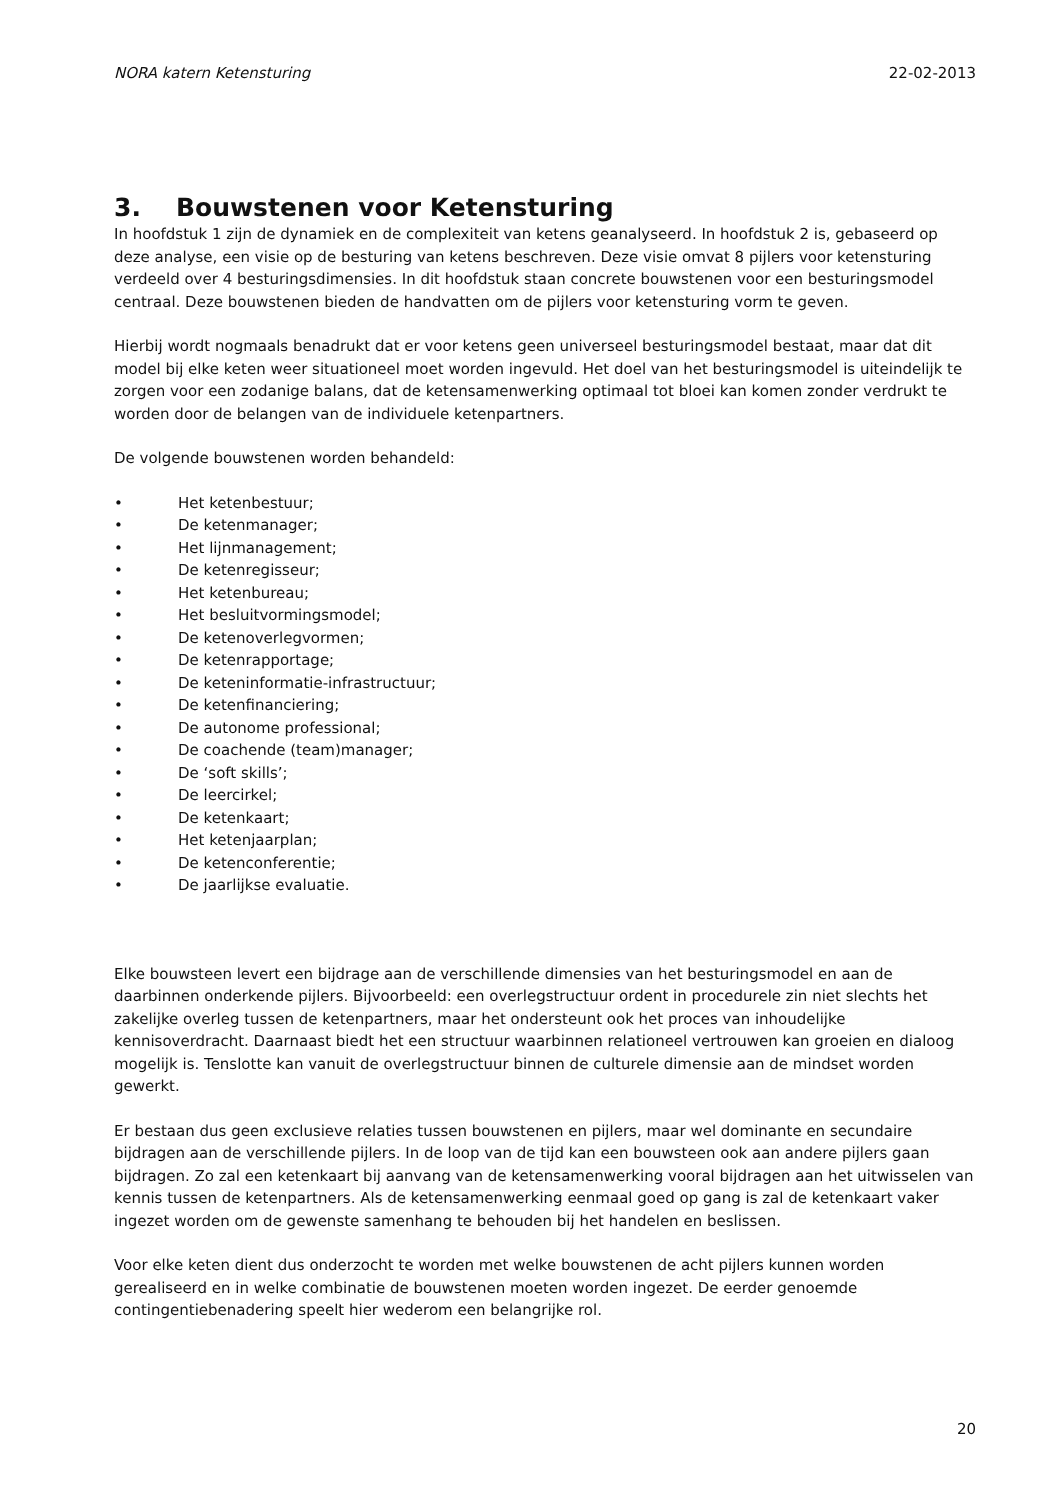NORA katern Ketensturing 22-02-2013
3. Bouwstenen voor Ketensturing
In hoofdstuk 1 zijn de dynamiek en de complexiteit van ketens geanalyseerd. In hoofdstuk 2 is, gebaseerd op deze analyse, een visie op de besturing van ketens beschreven. Deze visie omvat 8 pijlers voor ketensturing verdeeld over 4 besturingsdimensies. In dit hoofdstuk staan concrete bouwstenen voor een besturingsmodel centraal. Deze bouwstenen bieden de handvatten om de pijlers voor ketensturing vorm te geven.
Hierbij wordt nogmaals benadrukt dat er voor ketens geen universeel besturingsmodel bestaat, maar dat dit model bij elke keten weer situationeel moet worden ingevuld. Het doel van het besturingsmodel is uiteindelijk te zorgen voor een zodanige balans, dat de ketensamenwerking optimaal tot bloei kan komen zonder verdrukt te worden door de belangen van de individuele ketenpartners.
De volgende bouwstenen worden behandeld:
• Het ketenbestuur;
• De ketenmanager;
• Het lijnmanagement;
• De ketenregisseur;
• Het ketenbureau;
• Het besluitvormingsmodel;
• De ketenoverlegvormen;
• De ketenrapportage;
• De keteninformatie-infrastructuur;
• De ketenfinanciering;
• De autonome professional;
• De coachende (team)manager;
• De ‘soft skills’;
• De leercirkel;
• De ketenkaart;
• Het ketenjaarplan;
• De ketenconferentie;
• De jaarlijkse evaluatie.
Elke bouwsteen levert een bijdrage aan de verschillende dimensies van het besturingsmodel en aan de daarbinnen onderkende pijlers. Bijvoorbeeld: een overlegstructuur ordent in procedurele zin niet slechts het zakelijke overleg tussen de ketenpartners, maar het ondersteunt ook het proces van inhoudelijke kennisoverdracht. Daarnaast biedt het een structuur waarbinnen relationeel vertrouwen kan groeien en dialoog mogelijk is. Tenslotte kan vanuit de overlegstructuur binnen de culturele dimensie aan de mindset worden gewerkt.
Er bestaan dus geen exclusieve relaties tussen bouwstenen en pijlers, maar wel dominante en secundaire bijdragen aan de verschillende pijlers. In de loop van de tijd kan een bouwsteen ook aan andere pijlers gaan bijdragen. Zo zal een ketenkaart bij aanvang van de ketensamenwerking vooral bijdragen aan het uitwisselen van kennis tussen de ketenpartners. Als de ketensamenwerking eenmaal goed op gang is zal de ketenkaart vaker ingezet worden om de gewenste samenhang te behouden bij het handelen en beslissen.
Voor elke keten dient dus onderzocht te worden met welke bouwstenen de acht pijlers kunnen worden gerealiseerd en in welke combinatie de bouwstenen moeten worden ingezet. De eerder genoemde contingentiebenadering speelt hier wederom een belangrijke rol.
20